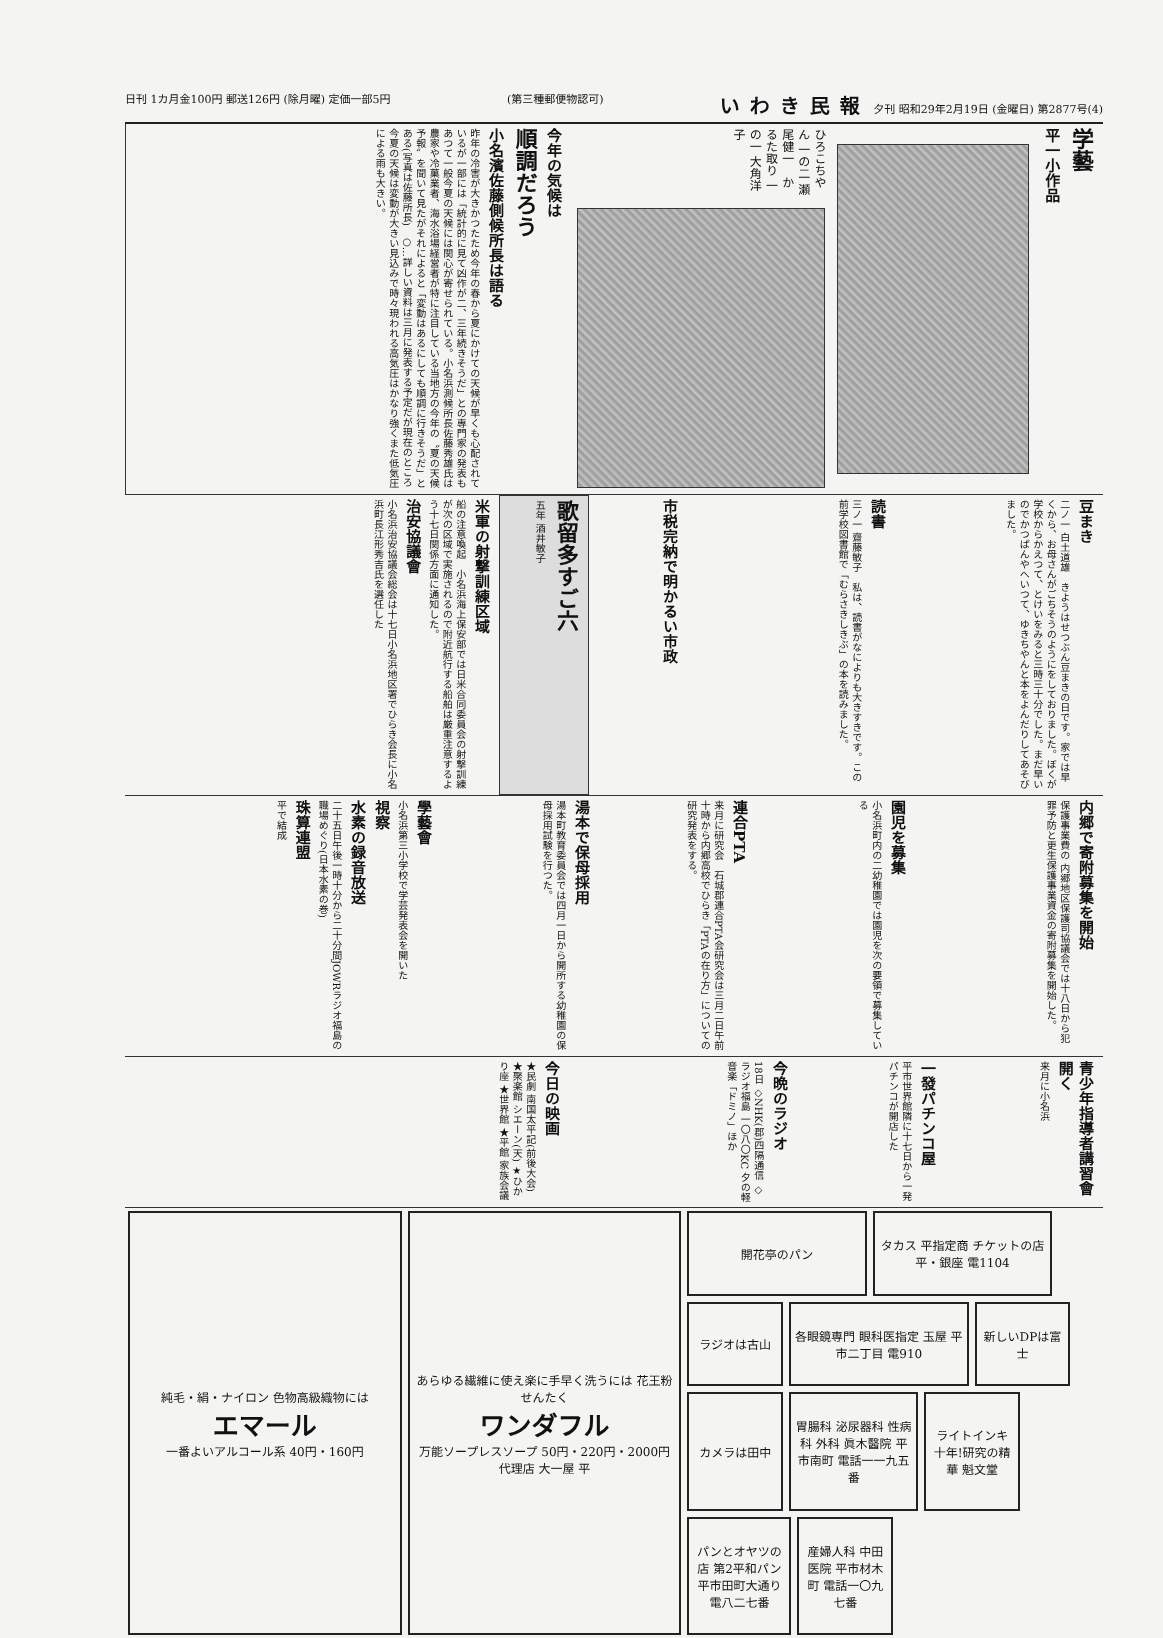日刊 1カ月金100円 郵送126円 (除月曜) 定価一部5円 (第三種郵便物認可) いわき民報 夕刊 昭和29年2月19日 (金曜日) 第2877号(4)
学藝
平一小作品
ひろこちやん 一の二 瀬尾健一　かるた取り 一の一 大角洋子
今年の気候は
順調だろう
小名濱佐藤側候所長は語る
昨年の冷害が大きかつたため今年の春から夏にかけての天候が早くも心配されているが一部には「統計的に見て凶作が二、三年続きそうだ」との専門家の発表もあつて一般今夏の天候には関心が寄せられている。小名浜測候所長佐藤秀雄氏は農家や冷菓業者、海水浴場経営者が特に注目している当地方の今年の〝夏の天候予報〟を聞いて見たがそれによると「変動はあるにしても順調に行きそうだ」とある(写真は佐藤所長)　○…詳しい資料は三月に発表する予定だが現在のところ今夏の天候は変動が大きい見込みで時々現われる高気圧はかなり強くまた低気圧による雨も大きい。
豆まき
二ノ一 白土道雄　きようはせつぶん豆まきの日です。家では早くから、お母さんがごちそうのようにをしておりました。ぼくが学校からかえつて、とけいをみると三時三十分でした。まだ早いのでかつぱんやへいつて、ゆきちやんと本をよんだりしてあそびました。
読書
三ノ一 齋藤敏子　私は、読書がなによりも大きすきです。この前学校図書館で「むらさきしきぶ」の本を読みました。
市税完納で明かるい市政
歌留多すご六
五年 酒井敏子
米軍の射撃訓練区域
船の注意喚起　小名浜海上保安部では日米合同委員会の射撃訓練が次の区域で実施されるので附近航行する船舶は厳重注意するよう十七日関係方面に通知した。
治安協議會
小名浜治安協議会総会は十七日小名浜地区署でひらき会長に小名浜町長江形秀吉氏を選任した
内郷で寄附募集を開始
保護事業費の 内郷地区保護司協議会では十八日から犯罪予防と更生保護事業資金の寄附募集を開始した。
園児を募集
小名浜町内の二幼稚園では園児を次の要領で募集している
連合PTA
来月に研究会　石城郡連合PTA会研究会は三月二日午前十時から内郷高校でひらき「PTAの在り方」についての研究発表をする。
湯本で保母採用
湯本町教育委員会では四月一日から開所する幼稚園の保母採用試験を行つた。
學藝會
小名浜第三小学校で学芸発表会を開いた
視察
水素の録音放送
二十五日午後一時十分から二十分間JOWRラジオ福島の職場めぐり(日本水素の巻)
珠算連盟
平で結成
青少年指導者講習會開く
来月に小名浜
一發パチンコ屋
平市世界館隣に十七日から一発パチンコが開店した
今晩のラジオ
18日 ◇NHK(郡)四隔通信 ◇ラジオ福島 一〇八〇KC 夕の軽音楽「ドミノ」ほか
今日の映画
★民劇 南国太平記(前後大会) ★聚楽館 シエーン(天) ★ひかり座 ★世界館 ★平館 家族会議
純毛・絹・ナイロン 色物高級織物には
エマール
一番よいアルコール系 40円・160円
あらゆる繊維に使え楽に手早く洗うには 花王粉せんたく
ワンダフル
万能ソープレスソープ 50円・220円・2000円
代理店 大一屋 平
開花亭のパン
タカス 平指定商 チケットの店 平・銀座 電1104
ラジオは古山
各眼鏡専門 眼科医指定 玉屋 平市二丁目 電910
新しいDPは富士
カメラは田中
胃腸科 泌尿器科 性病科 外科 眞木醫院 平市南町 電話一一九五番
ライトインキ 十年!研究の精華 魁文堂
パンとオヤツの店 第2平和パン 平市田町大通り 電八二七番
産婦人科 中田医院 平市材木町 電話一〇九七番